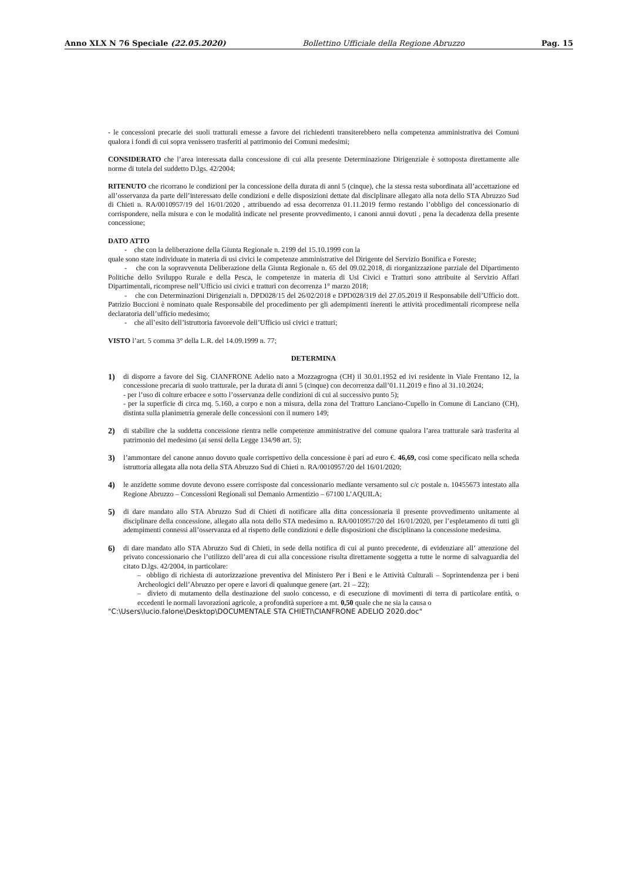Anno XLX N 76 Speciale (22.05.2020) Bollettino Ufficiale della Regione Abruzzo Pag. 15
- le concessioni precarie dei suoli tratturali emesse a favore dei richiedenti transiterebbero nella competenza amministrativa dei Comuni qualora i fondi di cui sopra venissero trasferiti al patrimonio dei Comuni medesimi;
CONSIDERATO che l’area interessata dalla concessione di cui alla presente Determinazione Dirigenziale è sottoposta direttamente alle norme di tutela del suddetto D.lgs. 42/2004;
RITENUTO che ricorrano le condizioni per la concessione della durata di anni 5 (cinque), che la stessa resta subordinata all’accettazione ed all’osservanza da parte dell’interessato delle condizioni e delle disposizioni dettate dal disciplinare allegato alla nota dello STA Abruzzo Sud di Chieti n. RA/0010957/19 del 16/01/2020 , attribuendo ad essa decorrenza 01.11.2019 fermo restando l’obbligo del concessionario di corrispondere, nella misura e con le modalità indicate nel presente provvedimento, i canoni annui dovuti , pena la decadenza della presente concessione;
DATO ATTO
- che con la deliberazione della Giunta Regionale n. 2199 del 15.10.1999 con la
quale sono state individuate in materia di usi civici le competenze amministrative del Dirigente del Servizio Bonifica e Foreste;
- che con la sopravvenuta Deliberazione della Giunta Regionale n. 65 del 09.02.2018, di riorganizzazione parziale del Dipartimento Politiche dello Sviluppo Rurale e della Pesca, le competenze in materia di Usi Civici e Tratturi sono attribuite al Servizio Affari Dipartimentali, ricomprese nell’Ufficio usi civici e tratturi con decorrenza 1° marzo 2018;
- che con Determinazioni Dirigenziali n. DPD028/15 del 26/02/2018 e DPD028/319 del 27.05.2019 il Responsabile dell’Ufficio dott. Patrizio Buccioni è nominato quale Responsabile del procedimento per gli adempimenti inerenti le attività procedimentali ricomprese nella declaratoria dell’ufficio medesimo;
- che all’esito dell’istruttoria favorevole dell’Ufficio usi civici e tratturi;
VISTO l’art. 5 comma 3° della L.R. del 14.09.1999 n. 77;
DETERMINA
1) di disporre a favore del Sig. CIANFRONE Adelio nato a Mozzagrogna (CH) il 30.01.1952 ed ivi residente in Viale Frentano 12, la concessione precaria di suolo tratturale, per la durata di anni 5 (cinque) con decorrenza dall’01.11.2019 e fino al 31.10.2024;
- per l’uso di colture erbacee e sotto l’osservanza delle condizioni di cui al successivo punto 5);
- per la superficie di circa mq. 5.160, a corpo e non a misura, della zona del Tratturo Lanciano-Cupello in Comune di Lanciano (CH), distinta sulla planimetria generale delle concessioni con il numero 149;
2) di stabilire che la suddetta concessione rientra nelle competenze amministrative del comune qualora l’area tratturale sarà trasferita al patrimonio del medesimo (ai sensi della Legge 134/98 art. 5);
3) l’ammontare del canone annuo dovuto quale corrispettivo della concessione è pari ad euro €. 46,69, così come specificato nella scheda istruttoria allegata alla nota della STA Abruzzo Sud di Chieti n. RA/0010957/20 del 16/01/2020;
4) le anzidette somme dovute devono essere corrisposte dal concessionario mediante versamento sul c/c postale n. 10455673 intestato alla Regione Abruzzo – Concessioni Regionali sul Demanio Armentizio – 67100 L’AQUILA;
5) di dare mandato allo STA Abruzzo Sud di Chieti di notificare alla ditta concessionaria il presente provvedimento unitamente al disciplinare della concessione, allegato alla nota dello STA medesimo n. RA/0010957/20 del 16/01/2020, per l’espletamento di tutti gli adempimenti connessi all’osservanza ed al rispetto delle condizioni e delle disposizioni che disciplinano la concessione medesima.
6) di dare mandato allo STA Abruzzo Sud di Chieti, in sede della notifica di cui al punto precedente, di evidenziare all’ attenzione del privato concessionario che l’utilizzo dell’area di cui alla concessione risulta direttamente soggetta a tutte le norme di salvaguardia del citato D.lgs. 42/2004, in particolare:
– obbligo di richiesta di autorizzazione preventiva del Ministero Per i Beni e le Attività Culturali – Soprintendenza per i beni Archeologici dell’Abruzzo per opere e lavori di qualunque genere (art. 21 – 22);
– divieto di mutamento della destinazione del suolo concesso, e di esecuzione di movimenti di terra di particolare entità, o eccedenti le normali lavorazioni agricole, a profondità superiore a mt. 0,50 quale che ne sia la causa o
"C:\Users\lucio.falone\Desktop\DOCUMENTALE STA CHIETI\CIANFRONE ADELIO 2020.doc"